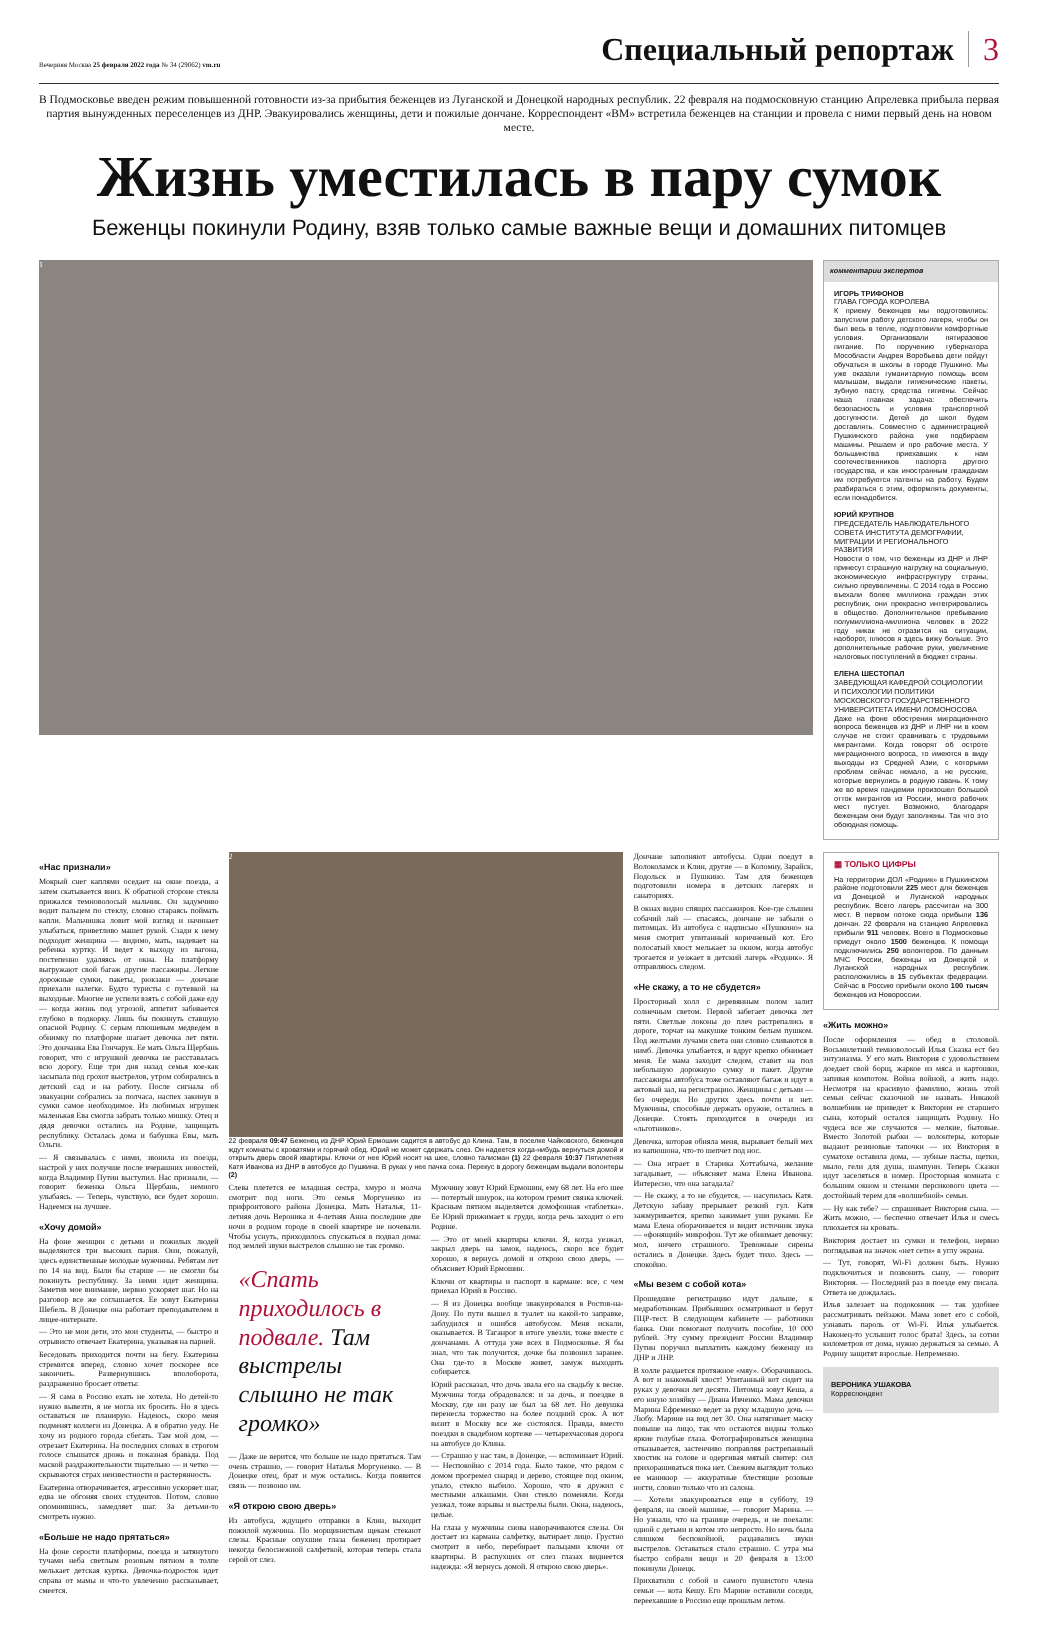Вечерняя Москва 25 февраля 2022 года № 34 (29062) vm.ru
Специальный репортаж 3
В Подмосковье введен режим повышенной готовности из-за прибытия беженцев из Луганской и Донецкой народных республик. 22 февраля на подмосковную станцию Апрелевка прибыла первая партия вынужденных переселенцев из ДНР. Эвакуировались женщины, дети и пожилые дончане. Корреспондент «ВМ» встретила беженцев на станции и провела с ними первый день на новом месте.
Жизнь уместилась в пару сумок
Беженцы покинули Родину, взяв только самые важные вещи и домашних питомцев
1
комментарии экспертов
ИГОРЬ ТРИФОНОВ
ГЛАВА ГОРОДА КОРОЛЕВА
К приему беженцев мы подготовились: запустили работу детского лагеря, чтобы он был весь в тепле, подготовили комфортные условия. Организовали пятиразовое питание. По поручению губернатора Мособласти Андрея Воробьева дети пойдут обучаться в школы в городе Пушкино. Мы уже оказали гуманитарную помощь всем малышам, выдали гигиенические пакеты, зубную пасту, средства гигиены. Сейчас наша главная задача: обеспечить безопасность и условия транспортной доступности. Детей до школ будем доставлять. Совместно с администрацией Пушкинского района уже подбираем машины. Решаем и про рабочие места. У большинства приехавших к нам соотечественников паспорта другого государства, и как иностранным гражданам им потребуются патенты на работу. Будем разбираться с этим, оформлять документы, если понадобится.
ЮРИЙ КРУПНОВ
ПРЕДСЕДАТЕЛЬ НАБЛЮДАТЕЛЬНОГО СОВЕТА ИНСТИТУТА ДЕМОГРАФИИ, МИГРАЦИИ И РЕГИОНАЛЬНОГО РАЗВИТИЯ
Новости о том, что беженцы из ДНР и ЛНР принесут страшную нагрузку на социальную, экономическую инфраструктуру страны, сильно преувеличены. С 2014 года в Россию въехали более миллиона граждан этих республик, они прекрасно интегрировались в общество. Дополнительное пребывание полумиллиона-миллиона человек в 2022 году никак не отразится на ситуации, наоборот, плюсов я здесь вижу больше. Это дополнительные рабочие руки, увеличение налоговых поступлений в бюджет страны.
ЕЛЕНА ШЕСТОПАЛ
ЗАВЕДУЮЩАЯ КАФЕДРОЙ СОЦИОЛОГИИ И ПСИХОЛОГИИ ПОЛИТИКИ МОСКОВСКОГО ГОСУДАРСТВЕННОГО УНИВЕРСИТЕТА ИМЕНИ ЛОМОНОСОВА
Даже на фоне обострения миграционного вопроса беженцев из ДНР и ЛНР ни в коем случае не стоит сравнивать с трудовыми мигрантами. Когда говорят об остроте миграционного вопроса, то имеются в виду выходцы из Средней Азии, с которыми проблем сейчас немало, а не русские, которые вернулись в родную гавань. К тому же во время пандемии произошел большой отток мигрантов из России, много рабочих мест пустует. Возможно, благодаря беженцам они будут заполнены. Так что это обоюдная помощь.
«Нас признали»
Мокрый снег каплями оседает на окне поезда, а затем скатывается вниз. К обратной стороне стекла прижался темноволосый мальчик. Он задумчиво водит пальцем по стеклу, словно стараясь поймать капли. Мальчишка ловит мой взгляд и начинает улыбаться, приветливо машет рукой. Сзади к нему подходит женщина — видимо, мать, надевает на ребенка куртку. И ведет к выходу из вагона, постепенно удаляясь от окна. На платформу выгружают свой багаж другие пассажиры. Легкие дорожные сумки, пакеты, рюкзаки — дончане приехали налегке. Будто туристы с путевкой на выходные. Многие не успели взять с собой даже еду — когда жизнь под угрозой, аппетит забивается глубоко в подкорку. Лишь бы покинуть ставшую опасной Родину. С серым плюшевым медведем в обнимку по платформе шагает девочка лет пяти. Это дончанка Ева Гончарук. Ее мать Ольга Щербань говорит, что с игрушкой девочка не расставалась всю дорогу. Еще три дня назад семья кое-как засыпала под грохот выстрелов, утром собирались в детский сад и на работу. После сигнала об эвакуации собрались за полчаса, наспех закинув в сумки самое необходимое. Из любимых игрушек маленькая Ева смогла забрать только мишку. Отец и дядя девочки остались на Родине, защищать республику. Осталась дома и бабушка Евы, мать Ольги.
— Я связывалась с ними, звонила из поезда, настрой у них получше после вчерашних новостей, когда Владимир Путин выступил. Нас признали, — говорит беженка Ольга Щербань, немного улыбаясь. — Теперь, чувствую, все будет хорошо. Надеемся на лучшее.
«Хочу домой»
На фоне женщин с детьми и пожилых людей выделяются три высоких парня. Они, пожалуй, здесь единственные молодые мужчины. Ребятам лет по 14 на вид. Были бы старше — не смогли бы покинуть республику. За ними идет женщина. Заметив мое внимание, нервно ускоряет шаг. Но на разговор все же соглашается. Ее зовут Екатерина Шебель. В Донецке она работает преподавателем в лицее-интернате.
— Это не мои дети, это мои студенты, — быстро и отрывисто отвечает Екатерина, указывая на парней.
Беседовать приходится почти на бегу. Екатерина стремится вперед, словно хочет поскорее все закончить. Развернувшись вполоборота, раздраженно бросает ответы:
— Я сама в Россию ехать не хотела. Но детей-то нужно вывезти, я не могла их бросить. Но я здесь оставаться не планирую. Надеюсь, скоро меня подменят коллеги из Донецка. А я обратно уеду. Не хочу из родного города сбегать. Там мой дом, — отрезает Екатерина. На последних словах в строгом голосе слышатся дрожь и показная бравада. Под маской раздражительности тщательно — и четко — скрываются страх неизвестности и растерянность.
Екатерина отворачивается, агрессивно ускоряет шаг, едва не обгоняя своих студентов. Потом, словно опомнившись, замедляет шаг. За детьми-то смотреть нужно.
«Больше не надо прятаться»
На фоне серости платформы, поезда и затянутого тучами неба светлым розовым пятном в толпе мелькает детская куртка. Девочка-подросток идет справа от мамы и что-то увлеченно рассказывает, смеется.
2
22 февраля 09:47 Беженец из ДНР Юрий Ермошин садится в автобус до Клина. Там, в поселке Чайковского, беженцев ждут комнаты с кроватями и горячий обед. Юрий не может сдержать слез. Он надеется когда-нибудь вернуться домой и открыть дверь своей квартиры. Ключи от нее Юрий носит на шее, словно талисман (1) 22 февраля 10:37 Пятилетняя Катя Иванова из ДНР в автобусе до Пушкина. В руках у нее пачка сока. Перекус в дорогу беженцам выдали волонтеры (2)
Слева плетется ее младшая сестра, хмуро и молча смотрит под ноги. Это семья Моргуненко из прифронтового района Донецка. Мать Наталья, 11-летняя дочь Вероника и 4-летняя Анна последние две ночи в родном городе в своей квартире не ночевали. Чтобы уснуть, приходилось спускаться в подвал дома: под землей звуки выстрелов слышно не так громко.
«Спать приходилось в подвале. Там выстрелы слышно не так громко»
— Даже не верится, что больше не надо прятаться. Там очень страшно, — говорит Наталья Моргуненко. — В Донецке отец, брат и муж остались. Когда появится связь — позвоню им.
«Я открою свою дверь»
Из автобуса, ждущего отправки в Клин, выходит пожилой мужчина. По морщинистым щекам стекают слезы. Красные опухшие глаза беженец протирает некогда белоснежной салфеткой, которая теперь стала серой от слез.
Мужчину зовут Юрий Ермошин, ему 68 лет. На его шее — потертый шнурок, на котором гремит связка ключей. Красным пятном выделяется домофонная «таблетка». Ее Юрий прижимает к груди, когда речь заходит о его Родине.
— Это от моей квартиры ключи. Я, когда уезжал, закрыл дверь на замок, надеюсь, скоро все будет хорошо, я вернусь домой и открою свою дверь, — объясняет Юрий Ермошин.
Ключи от квартиры и паспорт в кармане: все, с чем приехал Юрий в Россию.
— Я из Донецка вообще эвакуировался в Ростов-на-Дону. По пути вышел в туалет на какой-то заправке, заблудился и ошибся автобусом. Меня искали, оказывается. В Таганрог в итоге увезли, тоже вместе с дончанами. А оттуда уже всех в Подмосковье. Я бы знал, что так получится, дочке бы позвонил заранее. Она где-то в Москве живет, замуж выходить собирается.
Юрий рассказал, что дочь звала его на свадьбу к весне. Мужчина тогда обрадовался: и за дочь, и поездке в Москву, где ни разу не был за 68 лет. Но девушка перенесла торжество на более поздний срок. А вот визит в Москву все же состоялся. Правда, вместо поездки в свадебном кортеже — четырехчасовая дорога на автобусе до Клина.
— Страшно у нас там, в Донецке, — вспоминает Юрий. — Неспокойно с 2014 года. Было такое, что рядом с домом прогремел снаряд и дерево, стоящее под окном, упало, стекло выбило. Хорошо, что я дружил с местными алкашами. Они стекло поменяли. Когда уезжал, тоже взрывы и выстрелы были. Окна, надеюсь, целые.
На глаза у мужчины снова наворачиваются слезы. Он достает из кармана салфетку, вытирает лицо. Грустно смотрит в небо, перебирает пальцами ключи от квартиры. В распухших от слез глазах виднеется надежда: «Я вернусь домой. Я открою свою дверь».
Дончане заполняют автобусы. Одни поедут в Волоколамск и Клин, другие — в Коломну, Зарайск, Подольск и Пушкино. Там для беженцев подготовили номера в детских лагерях и санаториях.
В окнах видно спящих пассажиров. Кое-где слышен собачий лай — спасаясь, дончане не забыли о питомцах. Из автобуса с надписью «Пушкино» на меня смотрит упитанный коричневый кот. Его полосатый хвост мелькает за окном, когда автобус трогается и уезжает в детский лагерь «Родник». Я отправляюсь следом.
«Не скажу, а то не сбудется»
Просторный холл с деревянным полом залит солнечным светом. Первой забегает девочка лет пяти. Светлые локоны до плеч растрепались в дороге, торчат на макушке тонким белым пушком. Под желтыми лучами света они словно сливаются в нимб. Девочка улыбается, и вдруг крепко обнимает меня. Ее мама заходит следом, ставит на пол небольшую дорожную сумку и пакет. Другие пассажиры автобуса тоже оставляют багаж и идут в актовый зал, на регистрацию. Женщины с детьми — без очереди. Но других здесь почти и нет. Мужчины, способные держать оружие, остались в Донецке. Стоять приходится в очереди из «льготников».
Девочка, которая обняла меня, вырывает белый мех из капюшона, что-то шепчет под нос.
— Она играет в Старика Хоттабыча, желание загадывает, — объясняет мама Елена Иванова. Интересно, что она загадала?
— Не скажу, а то не сбудется, — насупилась Катя. Детскую забаву прерывает резкий гул. Катя зажмуривается, крепко зажимает уши руками. Ее мама Елена оборачивается и видит источник звука — «фонящий» микрофон. Тут же обнимает девочку: мол, ничего страшного. Тревожные сирены остались в Донецке. Здесь будет тихо. Здесь — спокойно.
«Мы везем с собой кота»
Прошедшие регистрацию идут дальше, к медработникам. Прибывших осматривают и берут ПЦР-тест. В следующем кабинете — работники банка. Они помогают получить пособие, 10 000 рублей. Эту сумму президент России Владимир Путин поручил выплатить каждому беженцу из ДНР и ЛНР.
В холле раздается протяжное «мяу». Оборачиваюсь. А вот и знакомый хвост! Упитанный кот сидит на руках у девочки лет десяти. Питомца зовут Кеша, а его юную хозяйку — Диана Ивченко. Мама девочки Марина Ефременко ведет за руку младшую дочь — Любу. Марине на вид лет 30. Она натягивает маску повыше на лицо, так что остаются видны только яркие голубые глаза. Фотографироваться женщина отказывается, застенчиво поправляя растрепанный хвостик на голове и одергивая мятый свитер: сил прихорашиваться пока нет. Свежим выглядит только ее маникюр — аккуратные блестящие розовые ногти, словно только что из салона.
— Хотели эвакуироваться еще в субботу, 19 февраля, на своей машине, — говорит Марина. — Но узнали, что на границе очередь, и не поехали: одной с детьми и котом это непросто. Но ночь была слишком беспокойной, раздавались звуки выстрелов. Оставаться стало страшно. С утра мы быстро собрали вещи и 20 февраля в 13:00 покинули Донецк.
Прихватили с собой и самого пушистого члена семьи — кота Кешу. Его Марине оставили соседи, переехавшие в Россию еще прошлым летом.
▦ ТОЛЬКО ЦИФРЫ
На территории ДОЛ «Родник» в Пушкинском районе подготовили 225 мест для беженцев из Донецкой и Луганской народных республик. Всего лагерь рассчитан на 300 мест. В первом потоке сюда прибыли 136 дончан. 22 февраля на станцию Апрелевка прибыли 911 человек. Всего в Подмосковье приедут около 1500 беженцев. К помощи подключились 250 волонтеров. По данным МЧС России, беженцы из Донецкой и Луганской народных республик расположились в 15 субъектах федерации. Сейчас в Россию прибыли около 100 тысяч беженцев из Новороссии.
«Жить можно»
После оформления — обед в столовой. Восьмилетний темноволосый Илья Сказка ест без энтузиазма. У его мать Виктория с удовольствием доедает свой борщ, жаркое из мяса и картошки, запивая компотом. Война войной, а жить надо. Несмотря на красивую фамилию, жизнь этой семьи сейчас сказочной не назвать. Никакой волшебник не приведет к Виктории ее старшего сына, который остался защищать Родину. Но чудеса все же случаются — мелкие, бытовые. Вместо Золотой рыбки — волонтеры, которые выдают резиновые тапочки — их Виктория в суматохе оставила дома, — зубные пасты, щетки, мыло, гели для душа, шампуни. Теперь Сказки идут заселяться в номер. Просторная комната с большим окном и стенами персикового цвета — достойный терем для «волшебной» семьи.
— Ну как тебе? — спрашивает Виктория сына. — Жить можно, — беспечно отвечает Илья и смесь плюхается на кровать.
Виктория достает из сумки и телефон, нервно поглядывая на значок «нет сети» в углу экрана.
— Тут, говорят, Wi-Fi должен быть. Нужно подключиться и позвонить сыну, — говорит Виктория. — Последний раз в поезде ему писала. Ответа не дождалась.
Илья залезает на подоконник — так удобнее рассматривать пейзажи. Мама зовет его с собой, узнавать пароль от Wi-Fi. Илья улыбается. Наконец-то услышит голос брата! Здесь, за сотни километров от дома, нужно держаться за семью. А Родину защитят взрослые. Непременно.
ВЕРОНИКА УШАКОВА
Корреспондент